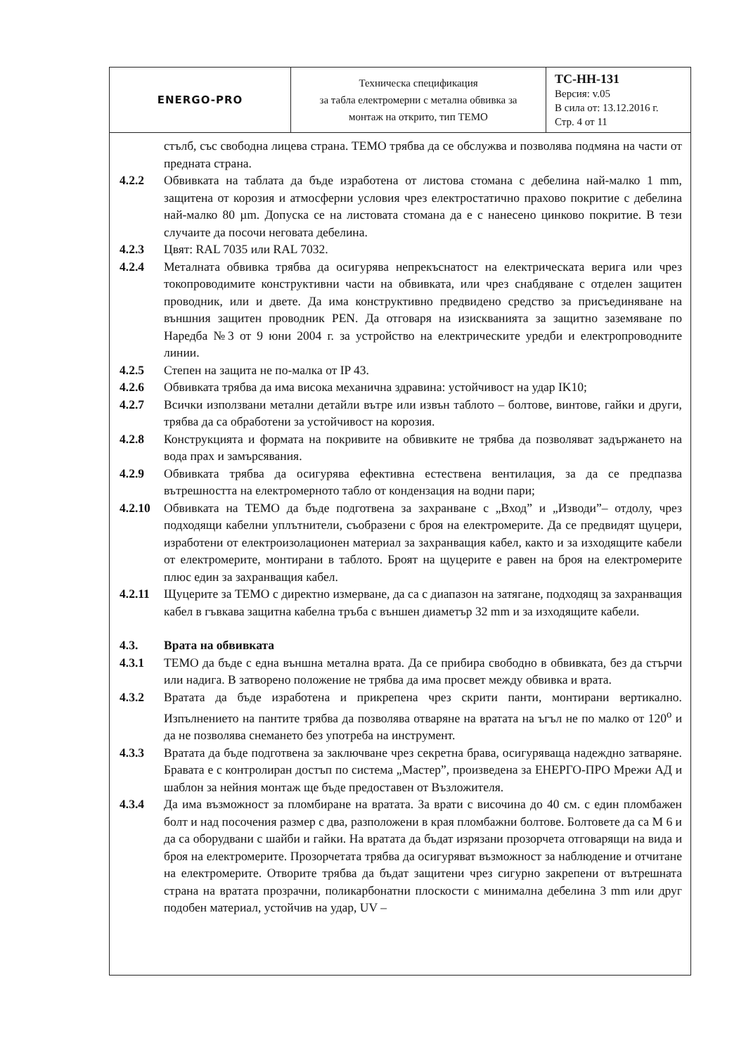| ENERGO-PRO | Техническа спецификация за табла електромерни с метална обвивка за монтаж на открито, тип ТЕМО | ТС-НН-131 Версия: v.05 В сила от: 13.12.2016 г. Стр. 4 от 11 |
стълб, със свободна лицева страна. ТЕМО трябва да се обслужва и позволява подмяна на части от предната страна.
4.2.2 Обвивката на таблата да бъде изработена от листова стомана с дебелина най-малко 1 mm, защитена от корозия и атмосферни условия чрез електростатично прахово покритие с дебелина най-малко 80 µm. Допуска се на листовата стомана да е с нанесено цинково покритие. В тези случаите да посочи неговата дебелина.
4.2.3 Цвят: RAL 7035 или RAL 7032.
4.2.4 Металната обвивка трябва да осигурява непрекъснатост на електрическата верига или чрез токопроводимите конструктивни части на обвивката, или чрез снабдяване с отделен защитен проводник, или и двете. Да има конструктивно предвидено средство за присъединяване на външния защитен проводник PEN. Да отговаря на изискванията за защитно заземяване по Наредба №3 от 9 юни 2004 г. за устройство на електрическите уредби и електропроводните линии.
4.2.5 Степен на защита не по-малка от IP 43.
4.2.6 Обвивката трябва да има висока механична здравина: устойчивост на удар IK10;
4.2.7 Всички използвани метални детайли вътре или извън таблото – болтове, винтове, гайки и други, трябва да са обработени за устойчивост на корозия.
4.2.8 Конструкцията и формата на покривите на обвивките не трябва да позволяват задържането на вода прах и замърсявания.
4.2.9 Обвивката трябва да осигурява ефективна естествена вентилация, за да се предпазва вътрешността на електромерното табло от кондензация на водни пари;
4.2.10 Обвивката на ТЕМО да бъде подготвена за захранване с „Вход” и „Изводи”– отдолу, чрез подходящи кабелни уплътнители, съобразени с броя на електромерите. Да се предвидят щуцери, изработени от електроизолационен материал за захранващия кабел, както и за изходящите кабели от електромерите, монтирани в таблото. Броят на щуцерите е равен на броя на електромерите плюс един за захранващия кабел.
4.2.11 Щуцерите за ТЕМО с директно измерване, да са с диапазон на затягане, подходящ за захранващия кабел в гъвкава защитна кабелна тръба с външен диаметър 32 mm и за изходящите кабели.
4.3. Врата на обвивката
4.3.1 ТЕМО да бъде с една външна метална врата. Да се прибира свободно в обвивката, без да стърчи или надига. В затворено положение не трябва да има просвет между обвивка и врата.
4.3.2 Вратата да бъде изработена и прикрепена чрез скрити панти, монтирани вертикално. Изпълнението на пантите трябва да позволява отваряне на вратата на ъгъл не по малко от 120<sup>о</sup> и да не позволява снемането без употреба на инструмент.
4.3.3 Вратата да бъде подготвена за заключване чрез секретна брава, осигуряваща надеждно затваряне. Бравата е с контролиран достъп по система „Мастер”, произведена за ЕНЕРГО-ПРО Мрежи АД и шаблон за нейния монтаж ще бъде предоставен от Възложителя.
4.3.4 Да има възможност за пломбиране на вратата. За врати с височина до 40 см. с един пломбажен болт и над посочения размер с два, разположени в края пломбажни болтове. Болтовете да са М 6 и да са оборудвани с шайби и гайки. На вратата да бъдат изрязани прозорчета отговарящи на вида и броя на електромерите. Прозорчетата трябва да осигуряват възможност за наблюдение и отчитане на електромерите. Отворите трябва да бъдат защитени чрез сигурно закрепени от вътрешната страна на вратата прозрачни, поликарбонатни плоскости с минимална дебелина 3 mm или друг подобен материал, устойчив на удар, UV –